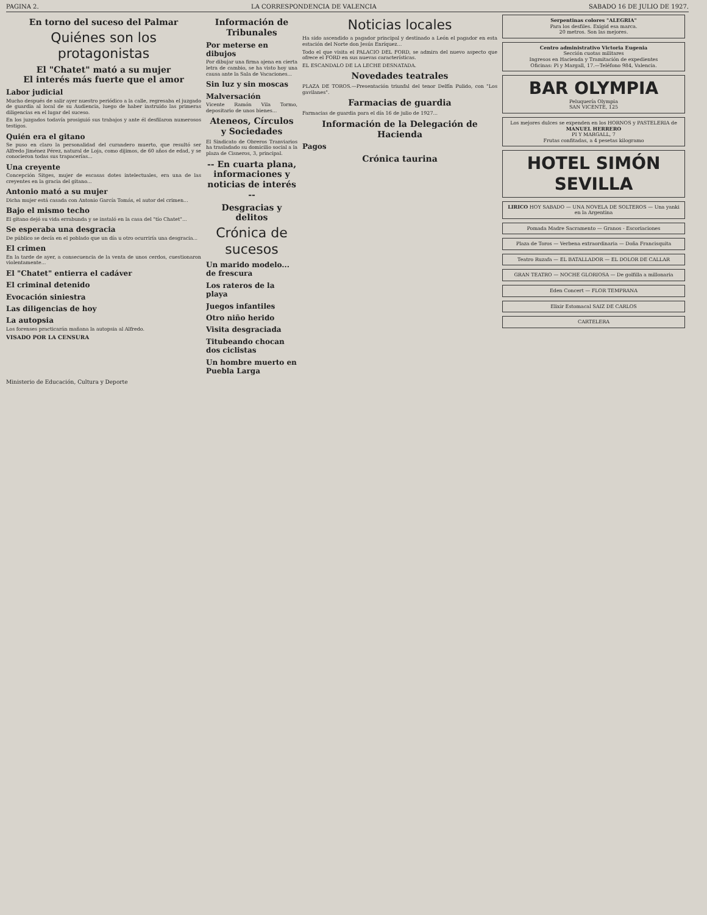PAGINA 2. LA CORRESPONDENCIA DE VALENCIA SABADO 16 DE JULIO DE 1927.
En torno del suceso del Palmar
Quiénes son los protagonistas
El "Chatet" mató a su mujer
El interés más fuerte que el amor
Labor judicial
Mucho después de salir ayer nuestro periódico a la calle, regresaba el juzgado de guardia al local de su Audiencia, luego de haber instruído las primeras diligencias en el lugar del suceso.
En los juzgados todavía prosiguió sus trabajos y ante él desfilaron numerosos testigos.
Quién era el gitano
Se puso en claro la personalidad del curandero muerto, que resultó ser Alfredo Jiménez Pérez, natural de Loja, como dijimos, de 60 años de edad, y se conocieron todas sus trapacerías...
Una creyente
Concepción Sitges, mujer de escasas dotes intelectuales, era una de las creyentes en la gracia del gitano...
Antonio mató a su mujer
Dicha mujer está casada con Antonio García Tomás, el autor del crimen...
Bajo el mismo techo
El gitano dejó su vida errabunda y se instaló en la casa del "tío Chatet"...
Se esperaba una desgracia
De público se decía en el poblado que un día u otro ocurriría una desgracia...
El crimen
En la tarde de ayer, a consecuencia de la venta de unos cerdos, cuestionaron violentamente...
El "Chatet" entierra el cadáver
El criminal detenido
Evocación siniestra
Las diligencias de hoy
La autopsia
Los forenses practicarán mañana la autopsia al Alfredo.
VISADO POR LA CENSURA
Información de Tribunales
Por meterse en dibujos
Por dibujar una firma ajena en cierta letra de cambio, se ha visto hoy una causa ante la Sala de Vacaciones...
Sin luz y sin moscas
Malversación
Vicente Ramón Vila Tormo, depositario de unos bienes...
Ateneos, Círculos y Sociedades
El Sindicato de Obreros Tranviarios ha trasladado su domicilio social a la plaza de Cisneros, 3, principal.
-- En cuarta plana, informaciones y noticias de interés --
Desgracias y delitos
Crónica de sucesos
Un marido modelo... de frescura
Los rateros de la playa
Juegos infantiles
Otro niño herido
Visita desgraciada
Titubeando chocan dos ciclistas
Un hombre muerto en Puebla Larga
Noticias locales
Ha sido ascendido a pagador principal y destinado a León el pagador en esta estación del Norte don Jesús Enríquez...
Todo el que visita el PALACIO DEL FORD, se admira del nuevo aspecto que ofrece el FORD en sus nuevas características.
EL ESCANDALO DE LA LECHE DESNATADA.
Novedades teatrales
PLAZA DE TOROS.—Presentación triunfal del tenor Delfín Pulido, con "Los gavilanes".
Farmacias de guardia
Farmacias de guardia para el día 16 de julio de 1927...
Información de la Delegación de Hacienda
Pagos
Crónica taurina
Serpentinas colores "ALEGRIA"
Para los desfiles. Exigid esa marca.
20 metros. Son las mejores.
Centro administrativo Victoria Eugenia
Sección cuotas militares
Ingresos en Hacienda y Tramitación de expedientes
Oficinas: Pi y Margall, 17.—Teléfono 984, Valencia.
BAR OLYMPIA
Peluquería Olympia
SAN VICENTE, 125
Los mejores dulces se expenden en los HORNOS y PASTELERIA de
MANUEL HERRERO
PI Y MARGALL, 7
Frutas confitadas, a 4 pesetas kilogramo
HOTEL SIMÓN
SEVILLA
LIRICO HOY SABADO — UNA NOVELA DE SOLTEROS — Una yanki en la Argentina
Pomada Madre Sacramento — Granos - Escoriaciones
Plaza de Toros — Verbena extraordinaria — Doña Francisquita
Teatro Ruzafa — EL BATALLADOR — EL DOLOR DE CALLAR
GRAN TEATRO — NOCHE GLORIOSA — De golfilla a millonaria
Eden Concert — FLOR TEMPRANA
Elixir Estomacal SAIZ DE CARLOS
CARTELERA
Ministerio de Educación, Cultura y Deporte